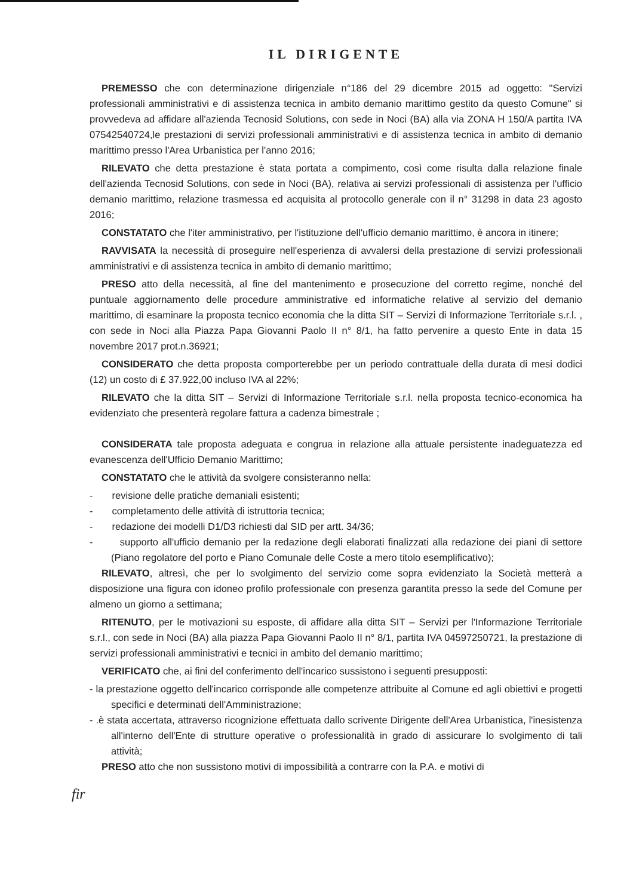IL DIRIGENTE
PREMESSO che con determinazione dirigenziale n°186 del 29 dicembre 2015 ad oggetto: "Servizi professionali amministrativi e di assistenza tecnica in ambito demanio marittimo gestito da questo Comune" si provvedeva ad affidare all'azienda Tecnosid Solutions, con sede in Noci (BA) alla via ZONA H 150/A partita IVA 07542540724,le prestazioni di servizi professionali amministrativi e di assistenza tecnica in ambito di demanio marittimo presso l'Area Urbanistica per l'anno 2016;
RILEVATO che detta prestazione è stata portata a compimento, così come risulta dalla relazione finale dell'azienda Tecnosid Solutions, con sede in Noci (BA), relativa ai servizi professionali di assistenza per l'ufficio demanio marittimo, relazione trasmessa ed acquisita al protocollo generale con il n° 31298 in data 23 agosto 2016;
CONSTATATO che l'iter amministrativo, per l'istituzione dell'ufficio demanio marittimo, è ancora in itinere;
RAVVISATA la necessità di proseguire nell'esperienza di avvalersi della prestazione di servizi professionali amministrativi e di assistenza tecnica in ambito di demanio marittimo;
PRESO atto della necessità, al fine del mantenimento e prosecuzione del corretto regime, nonché del puntuale aggiornamento delle procedure amministrative ed informatiche relative al servizio del demanio marittimo, di esaminare la proposta tecnico economia che la ditta SIT – Servizi di Informazione Territoriale s.r.l. , con sede in Noci alla Piazza Papa Giovanni Paolo II n° 8/1, ha fatto pervenire a questo Ente in data 15 novembre 2017 prot.n.36921;
CONSIDERATO che detta proposta comporterebbe per un periodo contrattuale della durata di mesi dodici (12) un costo di £ 37.922,00 incluso IVA al 22%;
RILEVATO che la ditta SIT – Servizi di Informazione Territoriale s.r.l. nella proposta tecnico-economica ha evidenziato che presenterà regolare fattura a cadenza bimestrale ;
CONSIDERATA tale proposta adeguata e congrua in relazione alla attuale persistente inadeguatezza ed evanescenza dell'Ufficio Demanio Marittimo;
CONSTATATO che le attività da svolgere consisteranno nella:
- revisione delle pratiche demaniali esistenti;
- completamento delle attività di istruttoria tecnica;
- redazione dei modelli D1/D3 richiesti dal SID per artt. 34/36;
- supporto all'ufficio demanio per la redazione degli elaborati finalizzati alla redazione dei piani di settore (Piano regolatore del porto e Piano Comunale delle Coste a mero titolo esemplificativo);
RILEVATO, altresì, che per lo svolgimento del servizio come sopra evidenziato la Società metterà a disposizione una figura con idoneo profilo professionale con presenza garantita presso la sede del Comune per almeno un giorno a settimana;
RITENUTO, per le motivazioni su esposte, di affidare alla ditta SIT – Servizi per l'Informazione Territoriale s.r.l., con sede in Noci (BA) alla piazza Papa Giovanni Paolo II n° 8/1, partita IVA 04597250721, la prestazione di servizi professionali amministrativi e tecnici in ambito del demanio marittimo;
VERIFICATO che, ai fini del conferimento dell'incarico sussistono i seguenti presupposti:
- la prestazione oggetto dell'incarico corrisponde alle competenze attribuite al Comune ed agli obiettivi e progetti specifici e determinati dell'Amministrazione;
- .è stata accertata, attraverso ricognizione effettuata dallo scrivente Dirigente dell'Area Urbanistica, l'inesistenza all'interno dell'Ente di strutture operative o professionalità in grado di assicurare lo svolgimento di tali attività;
PRESO atto che non sussistono motivi di impossibilità a contrarre con la P.A. e motivi di
fir